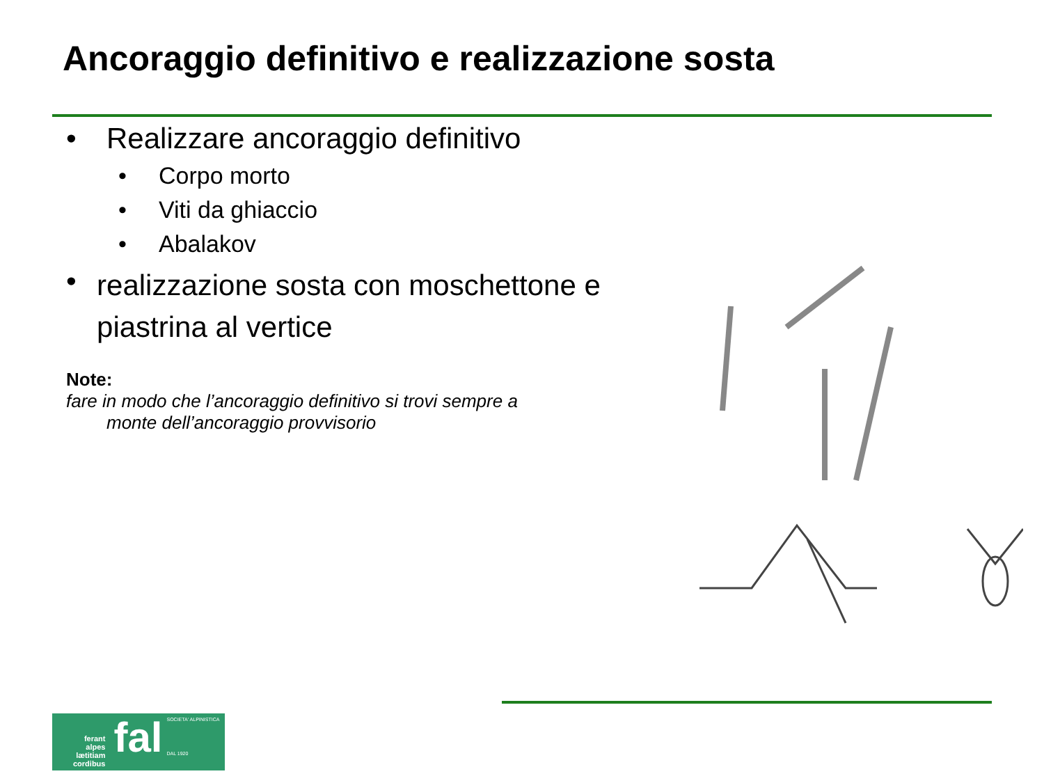Ancoraggio definitivo e realizzazione sosta
• Realizzare ancoraggio definitivo
• Corpo morto
• Viti da ghiaccio
• Abalakov
• realizzazione sosta con moschettone e piastrina al vertice
Note:
fare in modo che l’ancoraggio definitivo si trovi sempre a
monte dell’ancoraggio provvisorio
ferant
alpes
lætitiam
cordibus
fal
SOCIETA' ALPINISTICA
DAL 1920